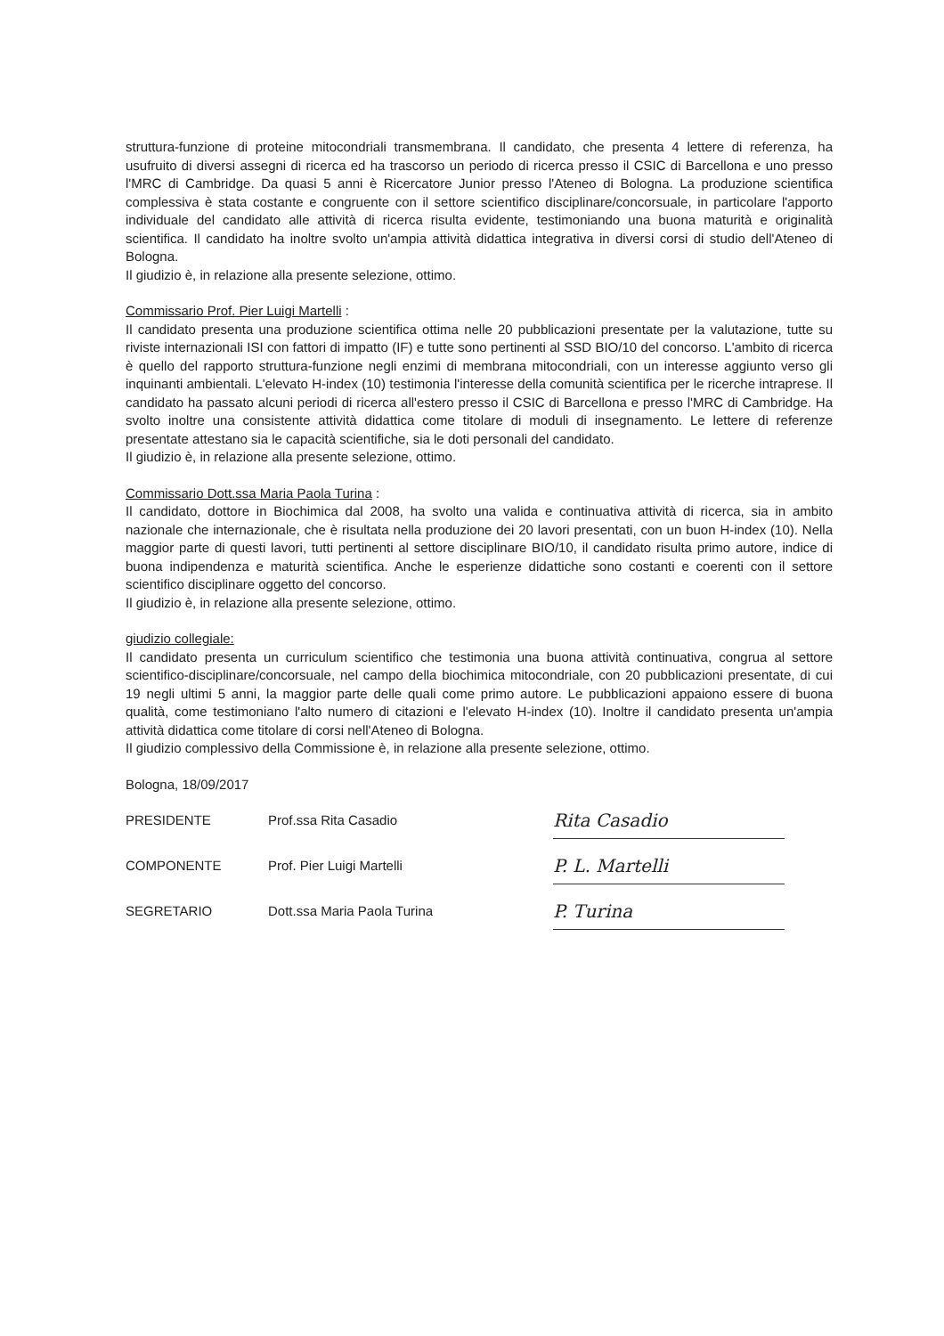struttura-funzione di proteine mitocondriali transmembrana. Il candidato, che presenta 4 lettere di referenza, ha usufruito di diversi assegni di ricerca ed ha trascorso un periodo di ricerca presso il CSIC di Barcellona e uno presso l'MRC di Cambridge. Da quasi 5 anni è Ricercatore Junior presso l'Ateneo di Bologna. La produzione scientifica complessiva è stata costante e congruente con il settore scientifico disciplinare/concorsuale, in particolare l'apporto individuale del candidato alle attività di ricerca risulta evidente, testimoniando una buona maturità e originalità scientifica. Il candidato ha inoltre svolto un'ampia attività didattica integrativa in diversi corsi di studio dell'Ateneo di Bologna.
Il giudizio è, in relazione alla presente selezione, ottimo.
Commissario Prof. Pier Luigi Martelli :
Il candidato presenta una produzione scientifica ottima nelle 20 pubblicazioni presentate per la valutazione, tutte su riviste internazionali ISI con fattori di impatto (IF) e tutte sono pertinenti al SSD BIO/10 del concorso. L'ambito di ricerca è quello del rapporto struttura-funzione negli enzimi di membrana mitocondriali, con un interesse aggiunto verso gli inquinanti ambientali. L'elevato H-index (10) testimonia l'interesse della comunità scientifica per le ricerche intraprese. Il candidato ha passato alcuni periodi di ricerca all'estero presso il CSIC di Barcellona e presso l'MRC di Cambridge. Ha svolto inoltre una consistente attività didattica come titolare di moduli di insegnamento. Le lettere di referenze presentate attestano sia le capacità scientifiche, sia le doti personali del candidato.
Il giudizio è, in relazione alla presente selezione, ottimo.
Commissario Dott.ssa Maria Paola Turina :
Il candidato, dottore in Biochimica dal 2008, ha svolto una valida e continuativa attività di ricerca, sia in ambito nazionale che internazionale, che è risultata nella produzione dei 20 lavori presentati, con un buon H-index (10). Nella maggior parte di questi lavori, tutti pertinenti al settore disciplinare BIO/10, il candidato risulta primo autore, indice di buona indipendenza e maturità scientifica. Anche le esperienze didattiche sono costanti e coerenti con il settore scientifico disciplinare oggetto del concorso.
Il giudizio è, in relazione alla presente selezione, ottimo.
giudizio collegiale:
Il candidato presenta un curriculum scientifico che testimonia una buona attività continuativa, congrua al settore scientifico-disciplinare/concorsuale, nel campo della biochimica mitocondriale, con 20 pubblicazioni presentate, di cui 19 negli ultimi 5 anni, la maggior parte delle quali come primo autore. Le pubblicazioni appaiono essere di buona qualità, come testimoniano l'alto numero di citazioni e l'elevato H-index (10). Inoltre il candidato presenta un'ampia attività didattica come titolare di corsi nell'Ateneo di Bologna.
Il giudizio complessivo della Commissione è, in relazione alla presente selezione, ottimo.
Bologna, 18/09/2017
| PRESIDENTE | Prof.ssa Rita Casadio | Rita Casadio |
| COMPONENTE | Prof. Pier Luigi Martelli | P. L. Martelli |
| SEGRETARIO | Dott.ssa Maria Paola Turina | P. Turina |